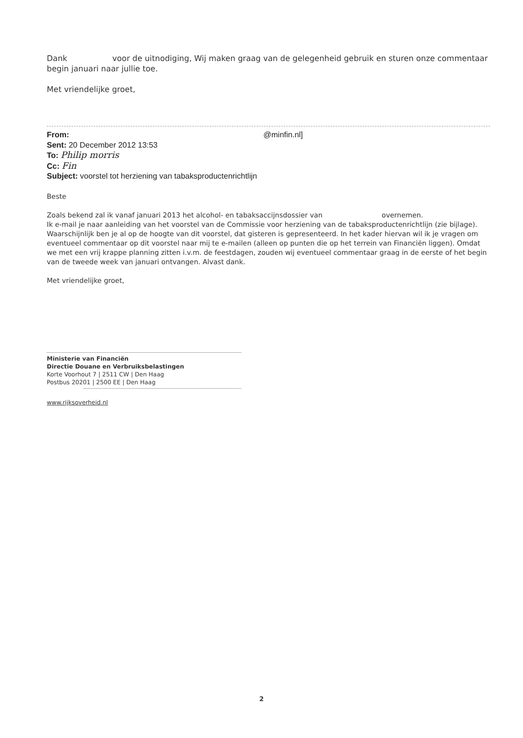Dank voor de uitnodiging, Wij maken graag van de gelegenheid gebruik en sturen onze commentaar begin januari naar jullie toe.
Met vriendelijke groet,
From: @minfin.nl]
Sent: 20 December 2012 13:53
To: Philip morris
Cc: Fin
Subject: voorstel tot herziening van tabaksproductenrichtlijn
Beste
Zoals bekend zal ik vanaf januari 2013 het alcohol- en tabaksaccijnsdossier van overnemen.
Ik e-mail je naar aanleiding van het voorstel van de Commissie voor herziening van de tabaksproductenrichtlijn (zie bijlage). Waarschijnlijk ben je al op de hoogte van dit voorstel, dat gisteren is gepresenteerd. In het kader hiervan wil ik je vragen om eventueel commentaar op dit voorstel naar mij te e-mailen (alleen op punten die op het terrein van Financiën liggen). Omdat we met een vrij krappe planning zitten i.v.m. de feestdagen, zouden wij eventueel commentaar graag in de eerste of het begin van de tweede week van januari ontvangen. Alvast dank.
Met vriendelijke groet,
Ministerie van Financiën
Directie Douane en Verbruiksbelastingen
Korte Voorhout 7 | 2511 CW | Den Haag
Postbus 20201 | 2500 EE | Den Haag
www.rijksoverheid.nl
2